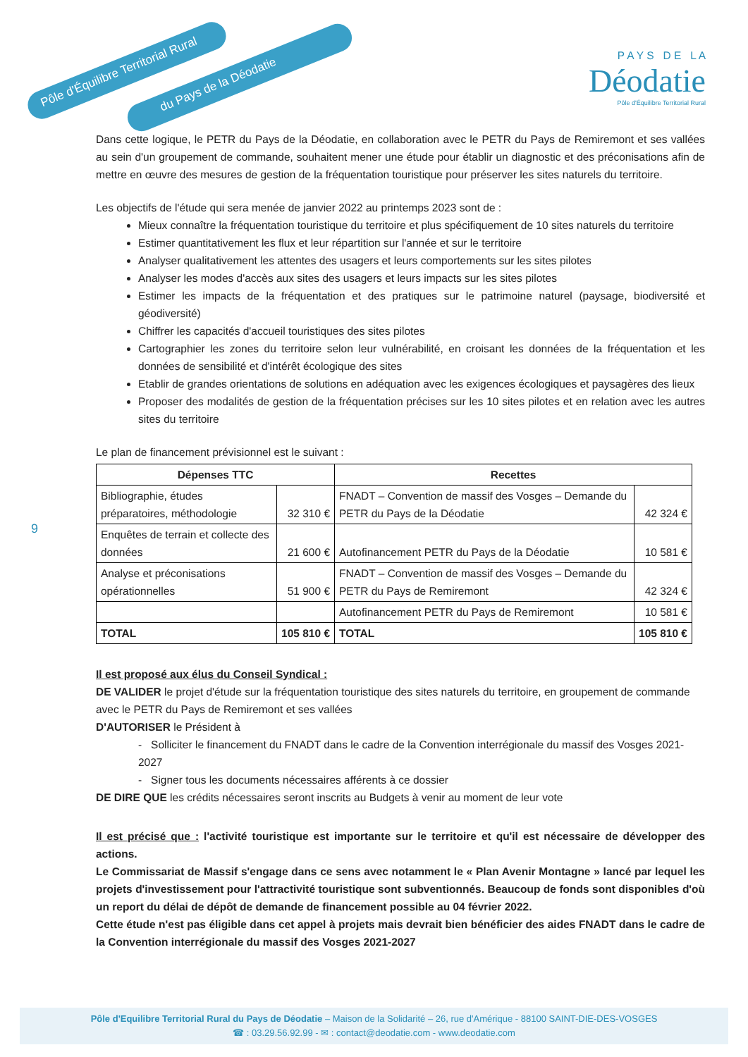Pôle d'Équilibre Territorial Rural
du Pays de la Déodatie
P A Y S D E L A
Déodatie
Pôle d'Équilibre Territorial Rural
9
Dans cette logique, le PETR du Pays de la Déodatie, en collaboration avec le PETR du Pays de Remiremont et ses vallées au sein d'un groupement de commande, souhaitent mener une étude pour établir un diagnostic et des préconisations afin de mettre en œuvre des mesures de gestion de la fréquentation touristique pour préserver les sites naturels du territoire.
Les objectifs de l'étude qui sera menée de janvier 2022 au printemps 2023 sont de :
Mieux connaître la fréquentation touristique du territoire et plus spécifiquement de 10 sites naturels du territoire
Estimer quantitativement les flux et leur répartition sur l'année et sur le territoire
Analyser qualitativement les attentes des usagers et leurs comportements sur les sites pilotes
Analyser les modes d'accès aux sites des usagers et leurs impacts sur les sites pilotes
Estimer les impacts de la fréquentation et des pratiques sur le patrimoine naturel (paysage, biodiversité et géodiversité)
Chiffrer les capacités d'accueil touristiques des sites pilotes
Cartographier les zones du territoire selon leur vulnérabilité, en croisant les données de la fréquentation et les données de sensibilité et d'intérêt écologique des sites
Etablir de grandes orientations de solutions en adéquation avec les exigences écologiques et paysagères des lieux
Proposer des modalités de gestion de la fréquentation précises sur les 10 sites pilotes et en relation avec les autres sites du territoire
Le plan de financement prévisionnel est le suivant :
| Dépenses TTC | | Recettes | |
| --- | --- | --- | --- |
| Bibliographie, études préparatoires, méthodologie | 32 310 € | FNADT – Convention de massif des Vosges – Demande du PETR du Pays de la Déodatie | 42 324 € |
| Enquêtes de terrain et collecte des données | 21 600 € | Autofinancement PETR du Pays de la Déodatie | 10 581 € |
| Analyse et préconisations opérationnelles | 51 900 € | FNADT – Convention de massif des Vosges – Demande du PETR du Pays de Remiremont | 42 324 € |
| | | Autofinancement PETR du Pays de Remiremont | 10 581 € |
| TOTAL | 105 810 € | TOTAL | 105 810 € |
Il est proposé aux élus du Conseil Syndical :
DE VALIDER le projet d'étude sur la fréquentation touristique des sites naturels du territoire, en groupement de commande avec le PETR du Pays de Remiremont et ses vallées
D'AUTORISER le Président à
- Solliciter le financement du FNADT dans le cadre de la Convention interrégionale du massif des Vosges 2021-2027
- Signer tous les documents nécessaires afférents à ce dossier
DE DIRE QUE les crédits nécessaires seront inscrits au Budgets à venir au moment de leur vote
Il est précisé que : l'activité touristique est importante sur le territoire et qu'il est nécessaire de développer des actions.
Le Commissariat de Massif s'engage dans ce sens avec notamment le « Plan Avenir Montagne » lancé par lequel les projets d'investissement pour l'attractivité touristique sont subventionnés. Beaucoup de fonds sont disponibles d'où un report du délai de dépôt de demande de financement possible au 04 février 2022.
Cette étude n'est pas éligible dans cet appel à projets mais devrait bien bénéficier des aides FNADT dans le cadre de la Convention interrégionale du massif des Vosges 2021-2027
Pôle d'Equilibre Territorial Rural du Pays de Déodatie – Maison de la Solidarité – 26, rue d'Amérique - 88100 SAINT-DIE-DES-VOSGES
☎ : 03.29.56.92.99 - ✉ : contact@deodatie.com - www.deodatie.com